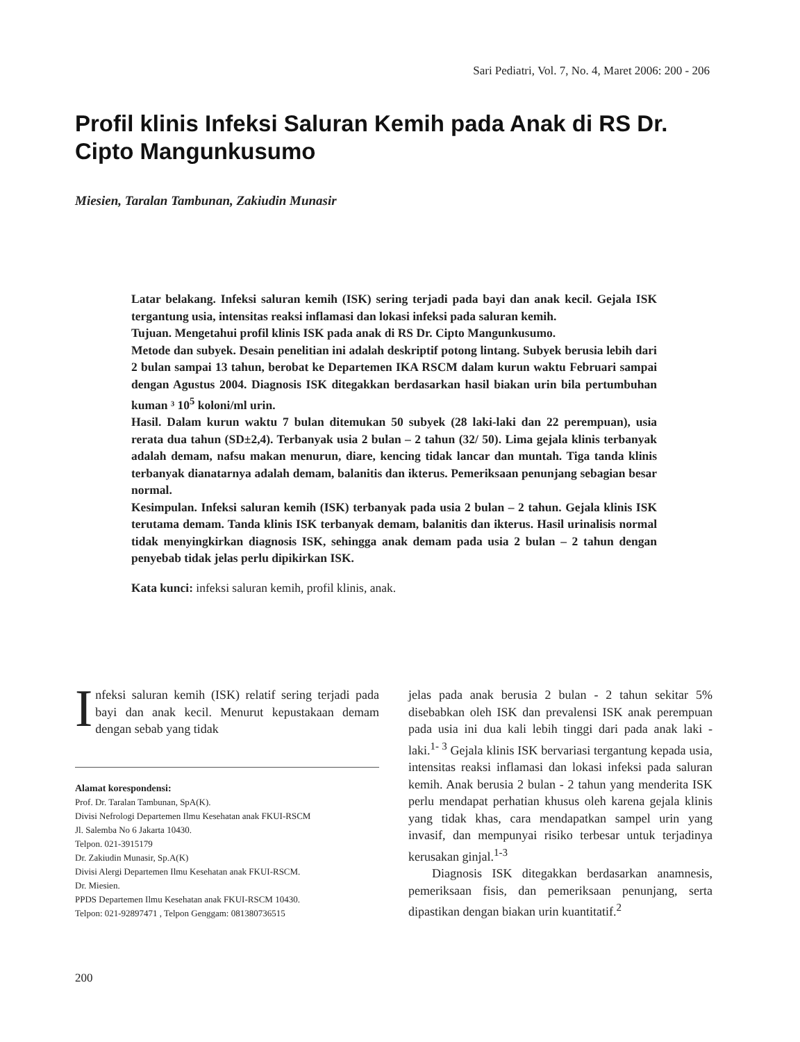Sari Pediatri, Vol. 7, No. 4, Maret 2006: 200 - 206
Profil klinis Infeksi Saluran Kemih pada Anak di RS Dr. Cipto Mangunkusumo
Miesien, Taralan Tambunan, Zakiudin Munasir
Latar belakang. Infeksi saluran kemih (ISK) sering terjadi pada bayi dan anak kecil. Gejala ISK tergantung usia, intensitas reaksi inflamasi dan lokasi infeksi pada saluran kemih.
Tujuan. Mengetahui profil klinis ISK pada anak di RS Dr. Cipto Mangunkusumo.
Metode dan subyek. Desain penelitian ini adalah deskriptif potong lintang. Subyek berusia lebih dari 2 bulan sampai 13 tahun, berobat ke Departemen IKA RSCM dalam kurun waktu Februari sampai dengan Agustus 2004. Diagnosis ISK ditegakkan berdasarkan hasil biakan urin bila pertumbuhan kuman ³ 10<sup>5</sup> koloni/ml urin.
Hasil. Dalam kurun waktu 7 bulan ditemukan 50 subyek (28 laki-laki dan 22 perempuan), usia rerata dua tahun (SD±2,4). Terbanyak usia 2 bulan – 2 tahun (32/ 50). Lima gejala klinis terbanyak adalah demam, nafsu makan menurun, diare, kencing tidak lancar dan muntah. Tiga tanda klinis terbanyak dianatarnya adalah demam, balanitis dan ikterus. Pemeriksaan penunjang sebagian besar normal.
Kesimpulan. Infeksi saluran kemih (ISK) terbanyak pada usia 2 bulan – 2 tahun. Gejala klinis ISK terutama demam. Tanda klinis ISK terbanyak demam, balanitis dan ikterus. Hasil urinalisis normal tidak menyingkirkan diagnosis ISK, sehingga anak demam pada usia 2 bulan – 2 tahun dengan penyebab tidak jelas perlu dipikirkan ISK.
Kata kunci: infeksi saluran kemih, profil klinis, anak.
Infeksi saluran kemih (ISK) relatif sering terjadi pada bayi dan anak kecil. Menurut kepustakaan demam dengan sebab yang tidak
Alamat korespondensi:
Prof. Dr. Taralan Tambunan, SpA(K).
Divisi Nefrologi Departemen Ilmu Kesehatan anak FKUI-RSCM
Jl. Salemba No 6 Jakarta 10430.
Telpon. 021-3915179
Dr. Zakiudin Munasir, Sp.A(K)
Divisi Alergi Departemen Ilmu Kesehatan anak FKUI-RSCM.
Dr. Miesien.
PPDS Departemen Ilmu Kesehatan anak FKUI-RSCM 10430.
Telpon: 021-92897471 , Telpon Genggam: 081380736515
jelas pada anak berusia 2 bulan - 2 tahun sekitar 5% disebabkan oleh ISK dan prevalensi ISK anak perempuan pada usia ini dua kali lebih tinggi dari pada anak laki - laki.<sup>1- 3</sup> Gejala klinis ISK bervariasi tergantung kepada usia, intensitas reaksi inflamasi dan lokasi infeksi pada saluran kemih. Anak berusia 2 bulan - 2 tahun yang menderita ISK perlu mendapat perhatian khusus oleh karena gejala klinis yang tidak khas, cara mendapatkan sampel urin yang invasif, dan mempunyai risiko terbesar untuk terjadinya kerusakan ginjal.<sup>1-3</sup>
Diagnosis ISK ditegakkan berdasarkan anamnesis, pemeriksaan fisis, dan pemeriksaan penunjang, serta dipastikan dengan biakan urin kuantitatif.<sup>2</sup>
200